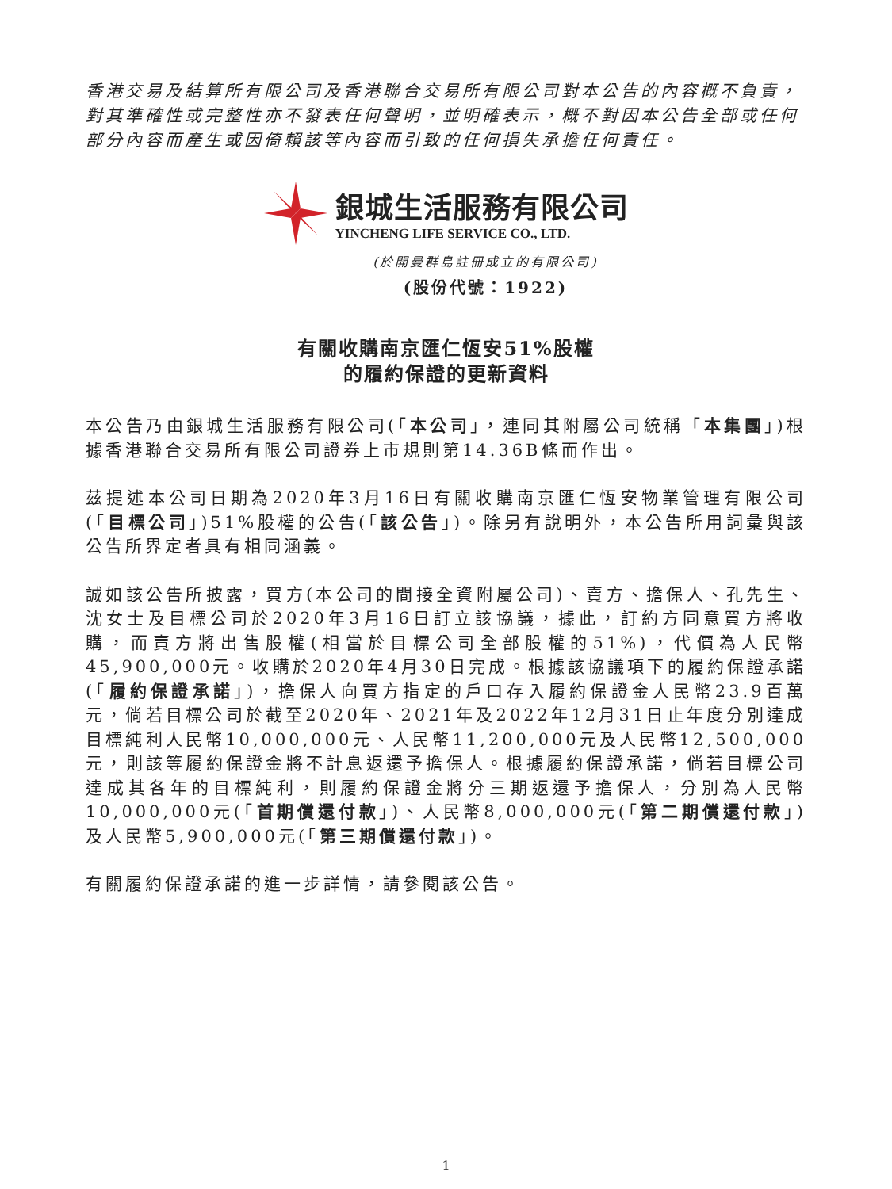香港交易及結算所有限公司及香港聯合交易所有限公司對本公告的內容概不負責，對其準確性或完整性亦不發表任何聲明，並明確表示，概不對因本公告全部或任何部分內容而產生或因倚賴該等內容而引致的任何損失承擔任何責任。
銀城生活服務有限公司
YINCHENG LIFE SERVICE CO., LTD.
(於開曼群島註冊成立的有限公司)
(股份代號：1922)
有關收購南京匯仁恆安51%股權
的履約保證的更新資料
本公告乃由銀城生活服務有限公司(「本公司」，連同其附屬公司統稱「本集團」)根據香港聯合交易所有限公司證券上市規則第14.36B條而作出。
茲提述本公司日期為2020年3月16日有關收購南京匯仁恆安物業管理有限公司(「目標公司」)51%股權的公告(「該公告」)。除另有說明外，本公告所用詞彙與該公告所界定者具有相同涵義。
誠如該公告所披露，買方(本公司的間接全資附屬公司)、賣方、擔保人、孔先生、沈女士及目標公司於2020年3月16日訂立該協議，據此，訂約方同意買方將收購，而賣方將出售股權(相當於目標公司全部股權的51%)，代價為人民幣45,900,000元。收購於2020年4月30日完成。根據該協議項下的履約保證承諾(「履約保證承諾」)，擔保人向買方指定的戶口存入履約保證金人民幣23.9百萬元，倘若目標公司於截至2020年、2021年及2022年12月31日止年度分別達成目標純利人民幣10,000,000元、人民幣11,200,000元及人民幣12,500,000元，則該等履約保證金將不計息返還予擔保人。根據履約保證承諾，倘若目標公司達成其各年的目標純利，則履約保證金將分三期返還予擔保人，分別為人民幣10,000,000元(「首期償還付款」)、人民幣8,000,000元(「第二期償還付款」)及人民幣5,900,000元(「第三期償還付款」)。
有關履約保證承諾的進一步詳情，請參閱該公告。
1